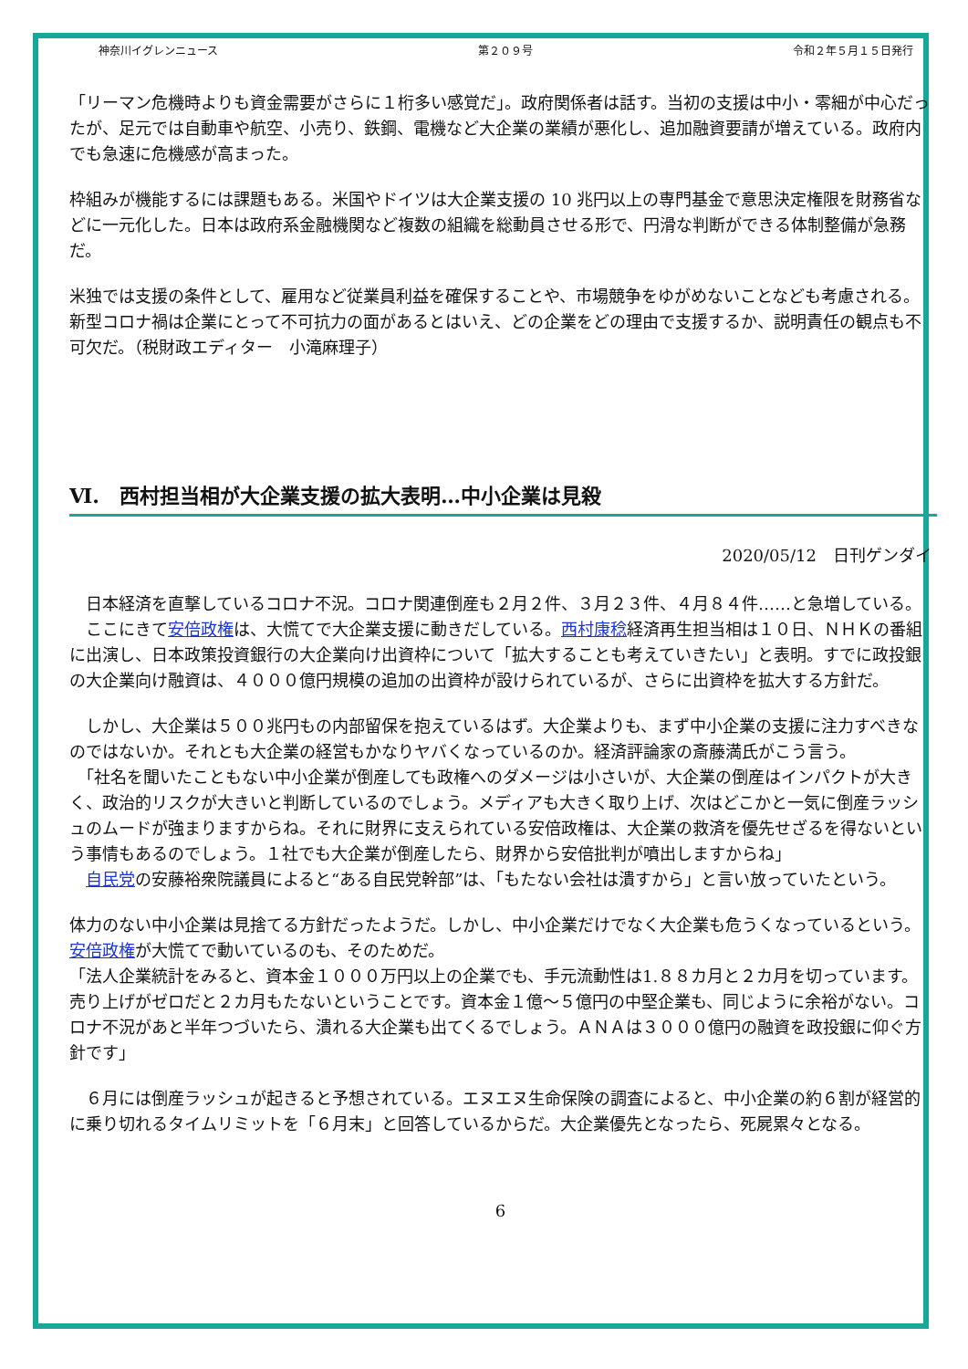神奈川イグレンニュース 第２０９号 令和２年５月１５日発行
「リーマン危機時よりも資金需要がさらに１桁多い感覚だ」。政府関係者は話す。当初の支援は中小・零細が中心だったが、足元では自動車や航空、小売り、鉄鋼、電機など大企業の業績が悪化し、追加融資要請が増えている。政府内でも急速に危機感が高まった。
枠組みが機能するには課題もある。米国やドイツは大企業支援の 10 兆円以上の専門基金で意思決定権限を財務省などに一元化した。日本は政府系金融機関など複数の組織を総動員させる形で、円滑な判断ができる体制整備が急務だ。
米独では支援の条件として、雇用など従業員利益を確保することや、市場競争をゆがめないことなども考慮される。新型コロナ禍は企業にとって不可抗力の面があるとはいえ、どの企業をどの理由で支援するか、説明責任の観点も不可欠だ。（税財政エディター　小滝麻理子）
Ⅵ.　西村担当相が大企業支援の拡大表明…中小企業は見殺
2020/05/12　日刊ゲンダイ
　日本経済を直撃しているコロナ不況。コロナ関連倒産も２月２件、３月２３件、４月８４件……と急増している。
　ここにきて安倍政権は、大慌てで大企業支援に動きだしている。西村康稔経済再生担当相は１０日、ＮＨＫの番組に出演し、日本政策投資銀行の大企業向け出資枠について「拡大することも考えていきたい」と表明。すでに政投銀の大企業向け融資は、４０００億円規模の追加の出資枠が設けられているが、さらに出資枠を拡大する方針だ。
　しかし、大企業は５００兆円もの内部留保を抱えているはず。大企業よりも、まず中小企業の支援に注力すべきなのではないか。それとも大企業の経営もかなりヤバくなっているのか。経済評論家の斎藤満氏がこう言う。
　「社名を聞いたこともない中小企業が倒産しても政権へのダメージは小さいが、大企業の倒産はインパクトが大きく、政治的リスクが大きいと判断しているのでしょう。メディアも大きく取り上げ、次はどこかと一気に倒産ラッシュのムードが強まりますからね。それに財界に支えられている安倍政権は、大企業の救済を優先せざるを得ないという事情もあるのでしょう。１社でも大企業が倒産したら、財界から安倍批判が噴出しますからね」
　自民党の安藤裕衆院議員によると“ある自民党幹部”は、「もたない会社は潰すから」と言い放っていたという。
体力のない中小企業は見捨てる方針だったようだ。しかし、中小企業だけでなく大企業も危うくなっているという。安倍政権が大慌てで動いているのも、そのためだ。
「法人企業統計をみると、資本金１０００万円以上の企業でも、手元流動性は1.８８カ月と２カ月を切っています。売り上げがゼロだと２カ月もたないということです。資本金１億～５億円の中堅企業も、同じように余裕がない。コロナ不況があと半年つづいたら、潰れる大企業も出てくるでしょう。ＡＮＡは３０００億円の融資を政投銀に仰ぐ方針です」
　６月には倒産ラッシュが起きると予想されている。エヌエヌ生命保険の調査によると、中小企業の約６割が経営的に乗り切れるタイムリミットを「６月末」と回答しているからだ。大企業優先となったら、死屍累々となる。
6